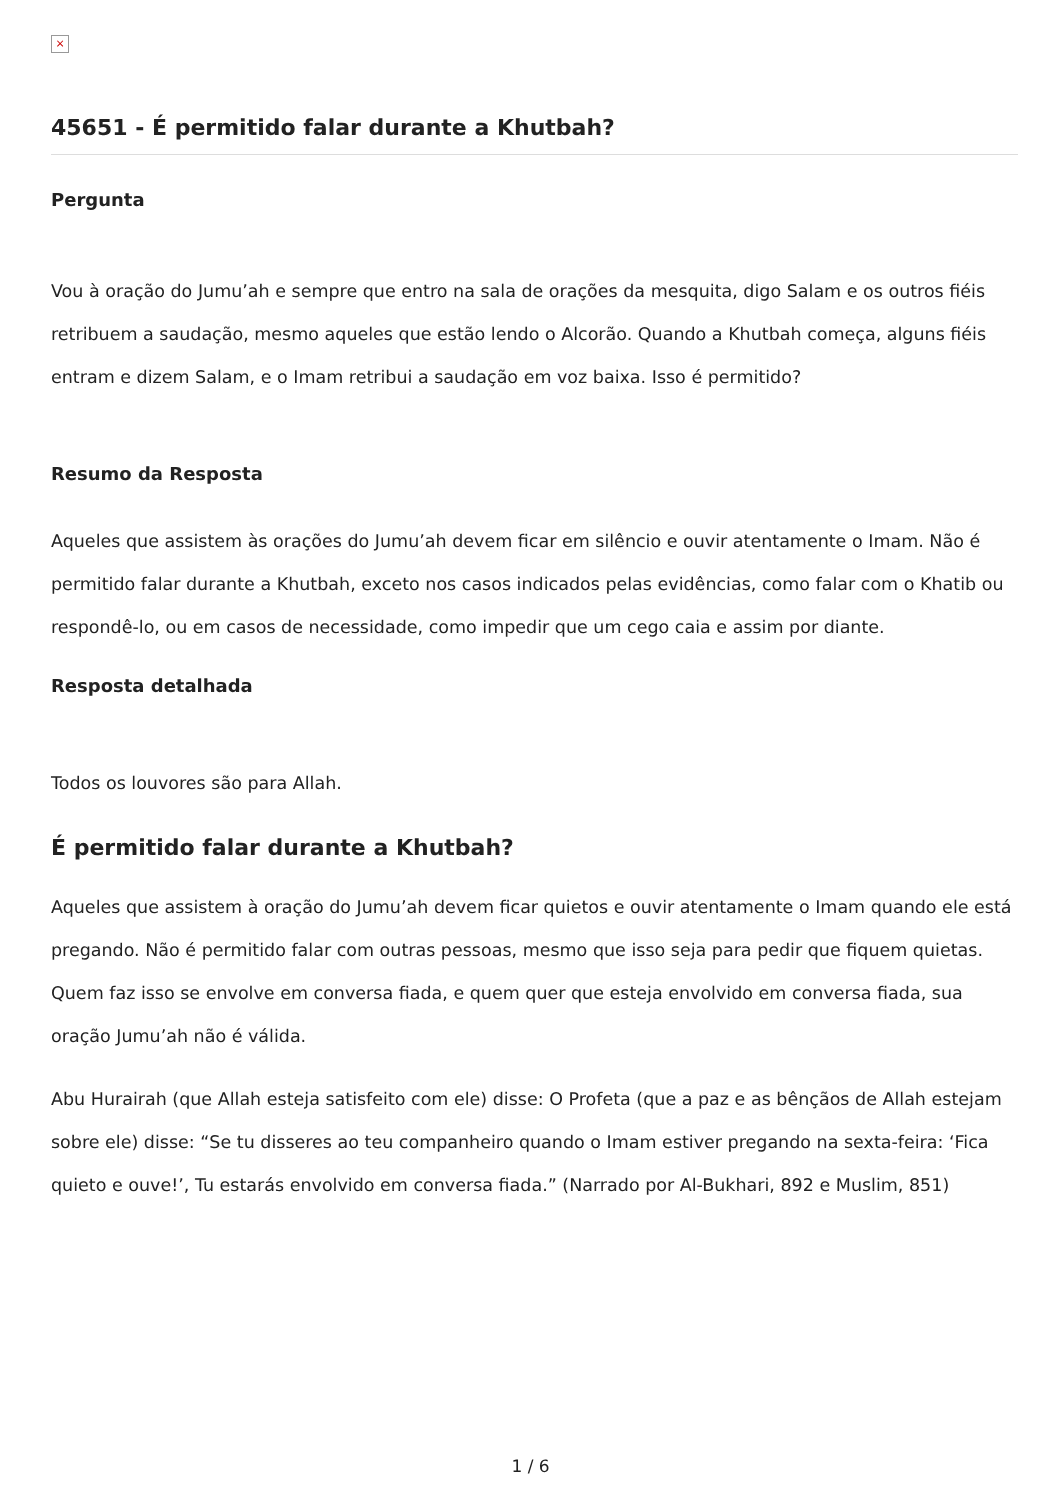×
45651 - É permitido falar durante a Khutbah?
Pergunta
Vou à oração do Jumu’ah e sempre que entro na sala de orações da mesquita, digo Salam e os outros fiéis retribuem a saudação, mesmo aqueles que estão lendo o Alcorão. Quando a Khutbah começa, alguns fiéis entram e dizem Salam, e o Imam retribui a saudação em voz baixa. Isso é permitido?
Resumo da Resposta
Aqueles que assistem às orações do Jumu’ah devem ficar em silêncio e ouvir atentamente o Imam. Não é permitido falar durante a Khutbah, exceto nos casos indicados pelas evidências, como falar com o Khatib ou respondê-lo, ou em casos de necessidade, como impedir que um cego caia e assim por diante.
Resposta detalhada
Todos os louvores são para Allah.
É permitido falar durante a Khutbah?
Aqueles que assistem à oração do Jumu’ah devem ficar quietos e ouvir atentamente o Imam quando ele está pregando. Não é permitido falar com outras pessoas, mesmo que isso seja para pedir que fiquem quietas. Quem faz isso se envolve em conversa fiada, e quem quer que esteja envolvido em conversa fiada, sua oração Jumu’ah não é válida.
Abu Hurairah (que Allah esteja satisfeito com ele) disse: O Profeta (que a paz e as bênçãos de Allah estejam sobre ele) disse: “Se tu disseres ao teu companheiro quando o Imam estiver pregando na sexta-feira: ‘Fica quieto e ouve!’, Tu estarás envolvido em conversa fiada.” (Narrado por Al-Bukhari, 892 e Muslim, 851)
1 / 6